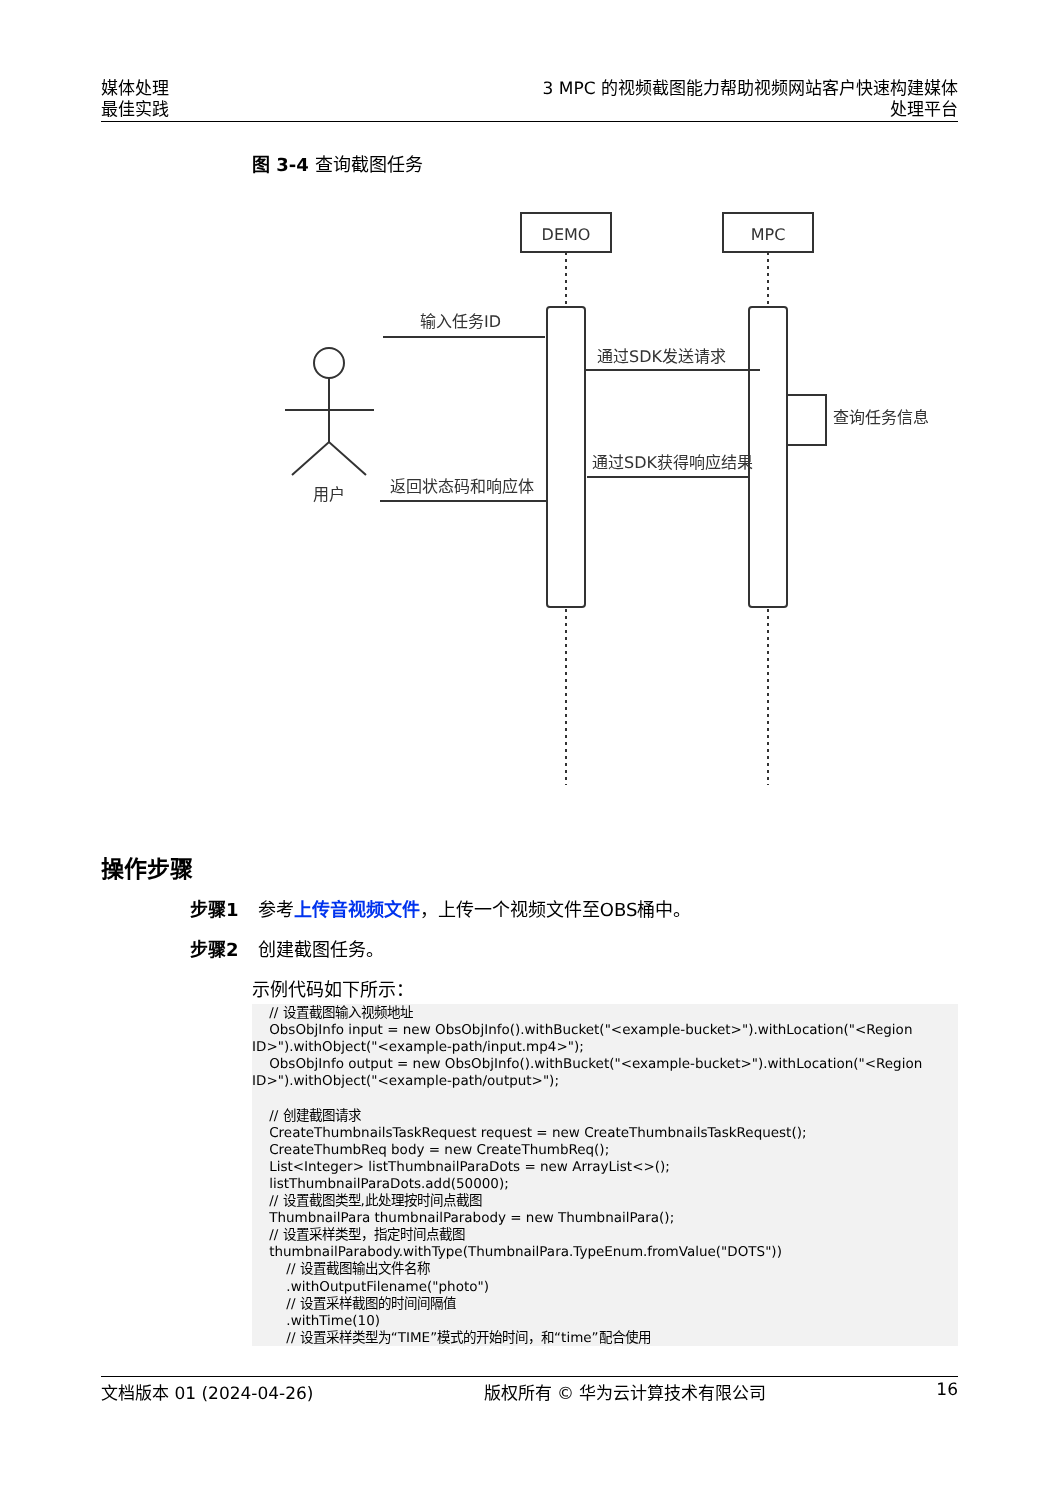媒体处理
最佳实践
3 MPC 的视频截图能力帮助视频网站客户快速构建媒体处理平台
图 3-4 查询截图任务
DEMO
MPC
用户
输入任务ID
通过SDK发送请求
查询任务信息
通过SDK获得响应结果
返回状态码和响应体
操作步骤
步骤1 参考上传音视频文件，上传一个视频文件至OBS桶中。
步骤2 创建截图任务。
示例代码如下所示：
    // 设置截图输入视频地址
    ObsObjInfo input = new ObsObjInfo().withBucket("<example-bucket>").withLocation("<Region ID>").withObject("<example-path/input.mp4>");
    ObsObjInfo output = new ObsObjInfo().withBucket("<example-bucket>").withLocation("<Region ID>").withObject("<example-path/output>");

    // 创建截图请求
    CreateThumbnailsTaskRequest request = new CreateThumbnailsTaskRequest();
    CreateThumbReq body = new CreateThumbReq();
    List<Integer> listThumbnailParaDots = new ArrayList<>();
    listThumbnailParaDots.add(50000);
    // 设置截图类型,此处理按时间点截图
    ThumbnailPara thumbnailParabody = new ThumbnailPara();
    // 设置采样类型，指定时间点截图
    thumbnailParabody.withType(ThumbnailPara.TypeEnum.fromValue("DOTS"))
        // 设置截图输出文件名称
        .withOutputFilename("photo")
        // 设置采样截图的时间间隔值
        .withTime(10)
        // 设置采样类型为“TIME”模式的开始时间，和“time”配合使用
文档版本 01 (2024-04-26) 版权所有 © 华为云计算技术有限公司 16